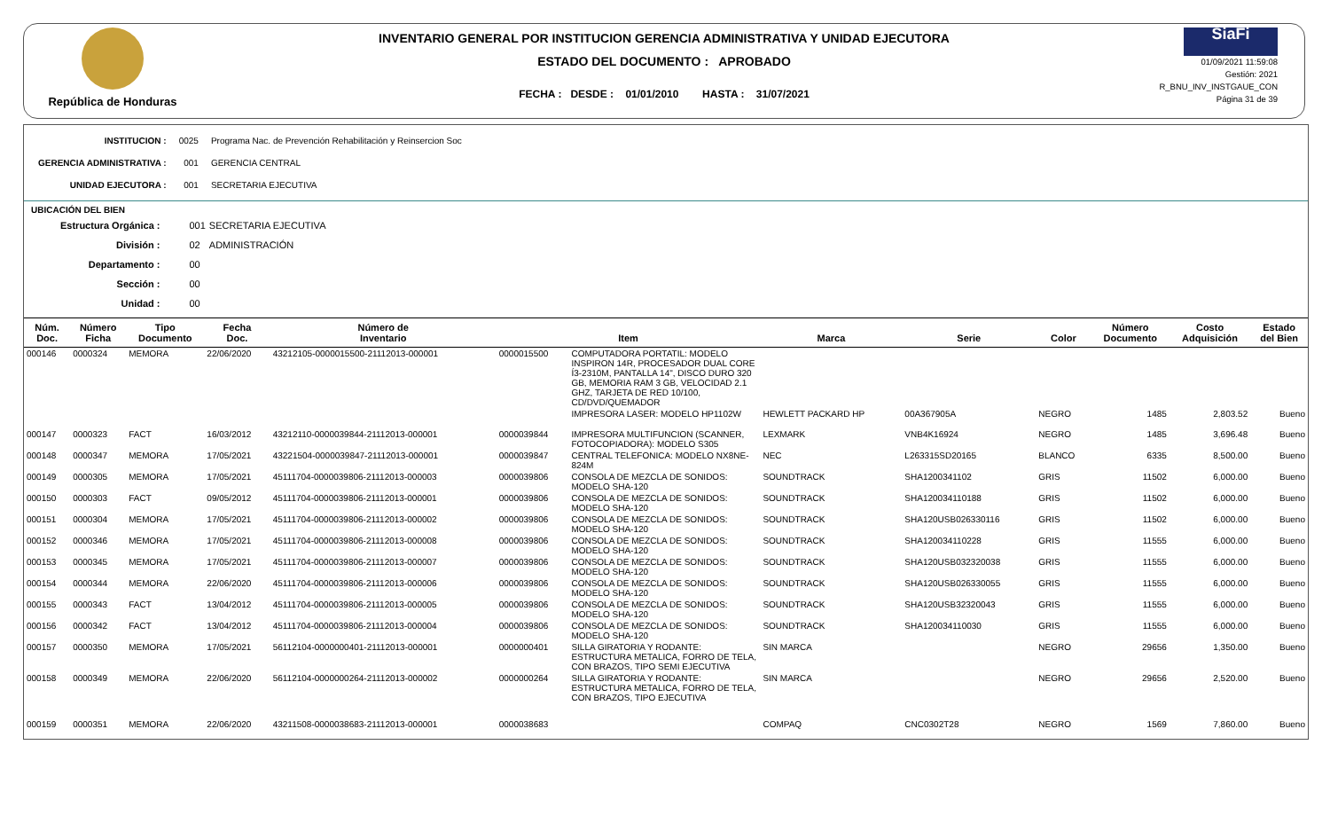República de Honduras
INVENTARIO GENERAL POR INSTITUCION GERENCIA ADMINISTRATIVA Y UNIDAD EJECUTORA
ESTADO DEL DOCUMENTO : APROBADO
FECHA : DESDE : 01/01/2010 HASTA : 31/07/2021
SiaFi
01/09/2021 11:59:08
Gestión: 2021
R_BNU_INV_INSTGAUE_CON
Página 31 de 39
| INSTITUCION : | 0025 | Programa Nac. de Prevención Rehabilitación y Reinsercion Soc |
| GERENCIA ADMINISTRATIVA : | 001 | GERENCIA CENTRAL |
| UNIDAD EJECUTORA : | 001 | SECRETARIA EJECUTIVA |
UBICACIÓN DEL BIEN
| Estructura Orgánica : | 001 | SECRETARIA EJECUTIVA |
| División : | 02 | ADMINISTRACIÓN |
| Departamento : | 00 | |
| Sección : | 00 | |
| Unidad : | 00 | |
| Núm. Doc. | Número Ficha | Tipo Documento | Fecha Doc. | Número de Inventario | Item | | Marca | Serie | Color | Número Documento | Costo Adquisición | Estado del Bien |
| --- | --- | --- | --- | --- | --- | --- | --- | --- | --- | --- | --- | --- |
| 000146 | 0000324 | MEMORA | 22/06/2020 | 43212105-0000015500-21112013-000001 | 0000015500 | COMPUTADORA PORTATIL: MODELO INSPIRON 14R, PROCESADOR DUAL CORE Í3-2310M, PANTALLA 14", DISCO DURO 320 GB, MEMORIA RAM 3 GB, VELOCIDAD 2.1 GHZ, TARJETA DE RED 10/100, CD/DVD/QUEMADOR | | | | | | |
| | | | | | | IMPRESORA LASER: MODELO HP1102W | HEWLETT PACKARD HP | 00A367905A | NEGRO | 1485 | 2,803.52 | Bueno |
| 000147 | 0000323 | FACT | 16/03/2012 | 43212110-0000039844-21112013-000001 | 0000039844 | IMPRESORA MULTIFUNCION (SCANNER, FOTOCOPIADORA): MODELO S305 | LEXMARK | VNB4K16924 | NEGRO | 1485 | 3,696.48 | Bueno |
| 000148 | 0000347 | MEMORA | 17/05/2021 | 43221504-0000039847-21112013-000001 | 0000039847 | CENTRAL TELEFONICA: MODELO NX8NE-824M | NEC | L263315SD20165 | BLANCO | 6335 | 8,500.00 | Bueno |
| 000149 | 0000305 | MEMORA | 17/05/2021 | 45111704-0000039806-21112013-000003 | 0000039806 | CONSOLA DE MEZCLA DE SONIDOS: MODELO SHA-120 | SOUNDTRACK | SHA1200341102 | GRIS | 11502 | 6,000.00 | Bueno |
| 000150 | 0000303 | FACT | 09/05/2012 | 45111704-0000039806-21112013-000001 | 0000039806 | CONSOLA DE MEZCLA DE SONIDOS: MODELO SHA-120 | SOUNDTRACK | SHA120034110188 | GRIS | 11502 | 6,000.00 | Bueno |
| 000151 | 0000304 | MEMORA | 17/05/2021 | 45111704-0000039806-21112013-000002 | 0000039806 | CONSOLA DE MEZCLA DE SONIDOS: MODELO SHA-120 | SOUNDTRACK | SHA120USB026330116 | GRIS | 11502 | 6,000.00 | Bueno |
| 000152 | 0000346 | MEMORA | 17/05/2021 | 45111704-0000039806-21112013-000008 | 0000039806 | CONSOLA DE MEZCLA DE SONIDOS: MODELO SHA-120 | SOUNDTRACK | SHA120034110228 | GRIS | 11555 | 6,000.00 | Bueno |
| 000153 | 0000345 | MEMORA | 17/05/2021 | 45111704-0000039806-21112013-000007 | 0000039806 | CONSOLA DE MEZCLA DE SONIDOS: MODELO SHA-120 | SOUNDTRACK | SHA120USB032320038 | GRIS | 11555 | 6,000.00 | Bueno |
| 000154 | 0000344 | MEMORA | 22/06/2020 | 45111704-0000039806-21112013-000006 | 0000039806 | CONSOLA DE MEZCLA DE SONIDOS: MODELO SHA-120 | SOUNDTRACK | SHA120USB026330055 | GRIS | 11555 | 6,000.00 | Bueno |
| 000155 | 0000343 | FACT | 13/04/2012 | 45111704-0000039806-21112013-000005 | 0000039806 | CONSOLA DE MEZCLA DE SONIDOS: MODELO SHA-120 | SOUNDTRACK | SHA120USB32320043 | GRIS | 11555 | 6,000.00 | Bueno |
| 000156 | 0000342 | FACT | 13/04/2012 | 45111704-0000039806-21112013-000004 | 0000039806 | CONSOLA DE MEZCLA DE SONIDOS: MODELO SHA-120 | SOUNDTRACK | SHA120034110030 | GRIS | 11555 | 6,000.00 | Bueno |
| 000157 | 0000350 | MEMORA | 17/05/2021 | 56112104-0000000401-21112013-000001 | 0000000401 | SILLA GIRATORIA Y RODANTE: ESTRUCTURA METALICA, FORRO DE TELA, CON BRAZOS, TIPO SEMI EJECUTIVA | SIN MARCA | | NEGRO | 29656 | 1,350.00 | Bueno |
| 000158 | 0000349 | MEMORA | 22/06/2020 | 56112104-0000000264-21112013-000002 | 0000000264 | SILLA GIRATORIA Y RODANTE: ESTRUCTURA METALICA, FORRO DE TELA, CON BRAZOS, TIPO EJECUTIVA | SIN MARCA | | NEGRO | 29656 | 2,520.00 | Bueno |
| 000159 | 0000351 | MEMORA | 22/06/2020 | 43211508-0000038683-21112013-000001 | 0000038683 | | COMPAQ | CNC0302T28 | NEGRO | 1569 | 7,860.00 | Bueno |